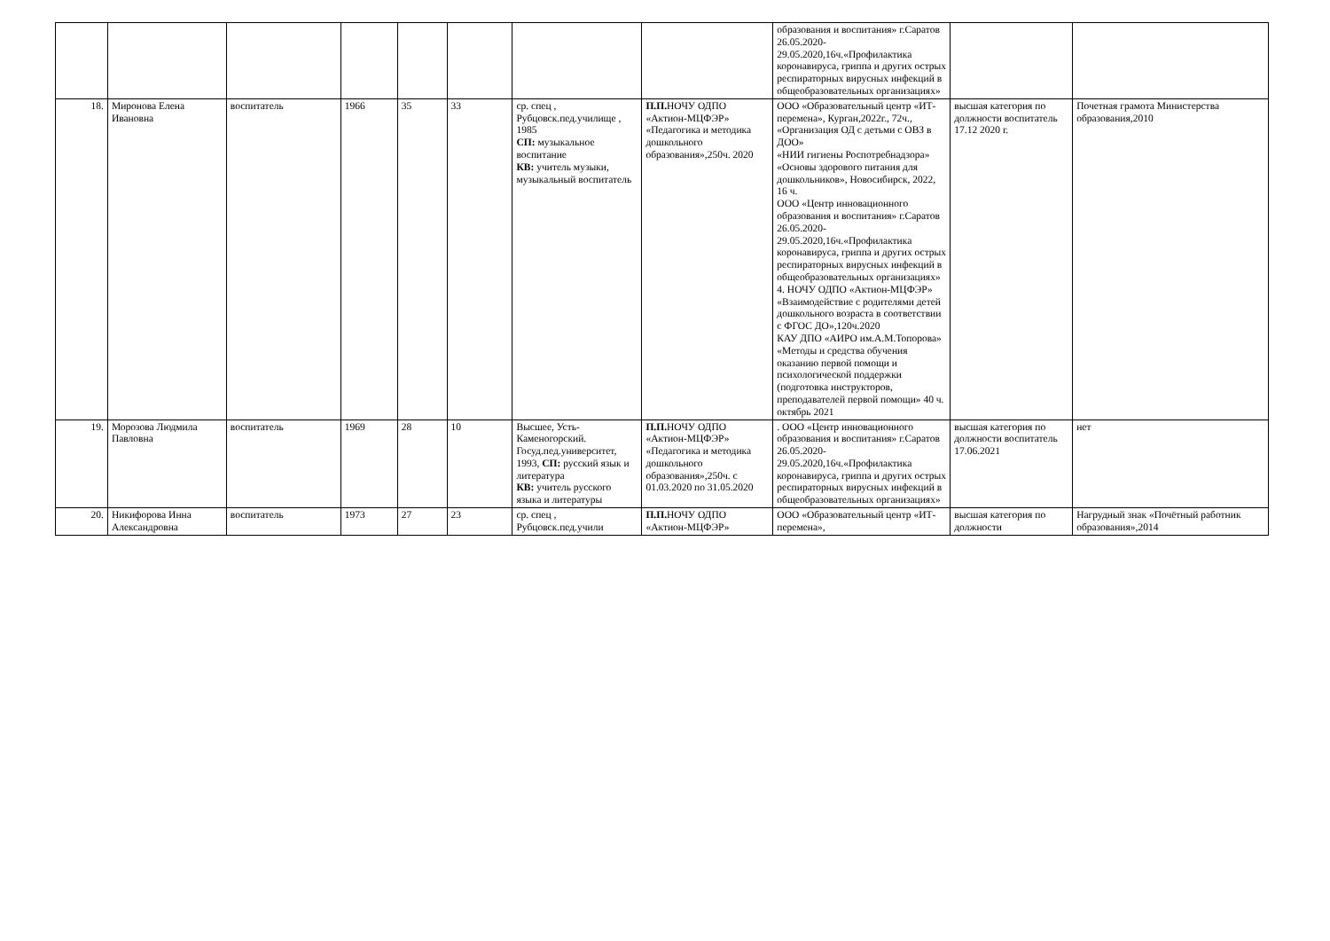| | | | | | | | | образования и воспитания» г.Саратов 26.05.2020-29.05.2020,16ч.«Профилактика коронавируса, гриппа и других острых респираторных вирусных инфекций в общеобразовательных организациях» | | |
| 18. | Миронова Елена Ивановна | воспитатель | 1966 | 35 | 33 | ср. спец , Рубцовск.пед.училище , 1985 СП: музыкальное воспитание КВ: учитель музыки, музыкальный воспитатель | П.П. НОЧУ ОДПО «Актион-МЦФЭР» «Педагогика и методика дошкольного образования»,250ч. 2020 | ООО «Образовательный центр «ИТ-перемена», Курган,2022г., 72ч., «Организация ОД с детьми с ОВЗ в ДОО» «НИИ гигиены Роспотребнадзора» «Основы здорового питания для дошкольников», Новосибирск, 2022, 16 ч. ООО «Центр инновационного образования и воспитания» г.Саратов 26.05.2020-29.05.2020,16ч.«Профилактика коронавируса, гриппа и других острых респираторных вирусных инфекций в общеобразовательных организациях» 4. НОЧУ ОДПО «Актион-МЦФЭР» «Взаимодействие с родителями детей дошкольного возраста в соответствии с ФГОС ДО»,120ч.2020 КАУ ДПО «АИРО им.А.М.Топорова» «Методы и средства обучения оказанию первой помощи и психологической поддержки (подготовка инструкторов, преподавателей первой помощи» 40 ч. октябрь 2021 | высшая категория по должности воспитатель 17.12 2020 г. | Почетная грамота Министерства образования,2010 |
| 19. | Морозова Людмила Павловна | воспитатель | 1969 | 28 | 10 | Высшее, Усть-Каменогорский. Госуд.пед.университет, 1993, СП: русский язык и литература КВ: учитель русского языка и литературы | П.П. НОЧУ ОДПО «Актион-МЦФЭР» «Педагогика и методика дошкольного образования»,250ч. с 01.03.2020 по 31.05.2020 | . ООО «Центр инновационного образования и воспитания» г.Саратов 26.05.2020-29.05.2020,16ч.«Профилактика коронавируса, гриппа и других острых респираторных вирусных инфекций в общеобразовательных организациях» | высшая категория по должности воспитатель 17.06.2021 | нет |
| 20. | Никифорова Инна Александровна | воспитатель | 1973 | 27 | 23 | ср. спец , Рубцовск.пед.учили | П.П. НОЧУ ОДПО «Актион-МЦФЭР» | ООО «Образовательный центр «ИТ-перемена», | высшая категория по должности | Нагрудный знак «Почётный работник образования»,2014 |